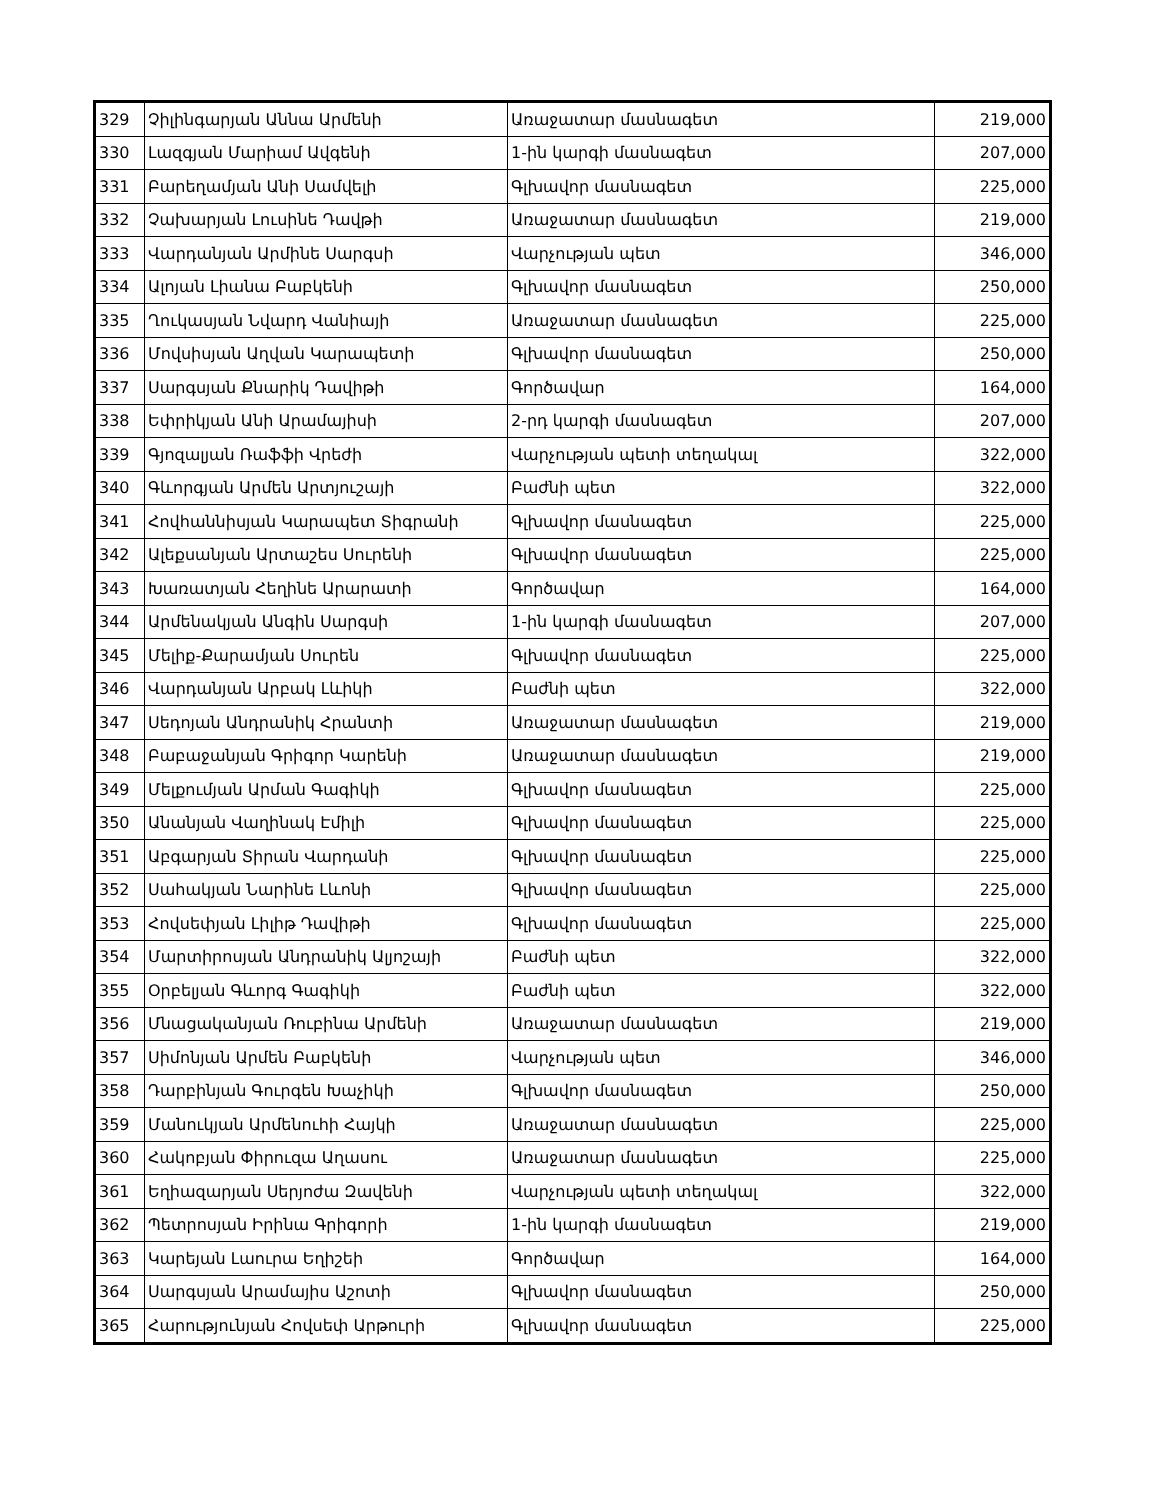| 329 | Չիլինգարյան Աննա Արմենի | Առաջատար մասնագետ | 219,000 |
| 330 | Լազգյան Մարիամ Ավգենի | 1-ին կարգի մասնագետ | 207,000 |
| 331 | Բարեղամյան Անի Սամվելի | Գլխավոր մասնագետ | 225,000 |
| 332 | Չախարյան Լուսինե Դավթի | Առաջատար մասնագետ | 219,000 |
| 333 | Վարդանյան Արմինե Սարգսի | Վարչության պետ | 346,000 |
| 334 | Ալոյան Լիանա Բաբկենի | Գլխավոր մասնագետ | 250,000 |
| 335 | Ղուկասյան Նվարդ Վանիայի | Առաջատար մասնագետ | 225,000 |
| 336 | Մովսիսյան Աղվան Կարապետի | Գլխավոր մասնագետ | 250,000 |
| 337 | Սարգսյան Քնարիկ Դավիթի | Գործավար | 164,000 |
| 338 | Եփրիկյան Անի Արամայիսի | 2-րդ կարգի մասնագետ | 207,000 |
| 339 | Գյոզալյան Ռաֆֆի Վրեժի | Վարչության պետի տեղակալ | 322,000 |
| 340 | Գևորգյան Արմեն Արտյուշայի | Բաժնի պետ | 322,000 |
| 341 | Հովհաննիսյան Կարապետ Տիգրանի | Գլխավոր մասնագետ | 225,000 |
| 342 | Ալեքսանյան Արտաշես Սուրենի | Գլխավոր մասնագետ | 225,000 |
| 343 | Խառատյան Հեղինե Արարատի | Գործավար | 164,000 |
| 344 | Արմենակյան Անգին Սարգսի | 1-ին կարգի մասնագետ | 207,000 |
| 345 | Մելիք-Քարամյան Սուրեն | Գլխավոր մասնագետ | 225,000 |
| 346 | Վարդանյան Արբակ Լևիկի | Բաժնի պետ | 322,000 |
| 347 | Սեդոյան Անդրանիկ Հրանտի | Առաջատար մասնագետ | 219,000 |
| 348 | Բաբաջանյան Գրիգոր Կարենի | Առաջատար մասնագետ | 219,000 |
| 349 | Մելքումյան Արման Գագիկի | Գլխավոր մասնագետ | 225,000 |
| 350 | Անանյան Վաղինակ Էմիլի | Գլխավոր մասնագետ | 225,000 |
| 351 | Աբգարյան Տիրան Վարդանի | Գլխավոր մասնագետ | 225,000 |
| 352 | Սահակյան Նարինե Լևոնի | Գլխավոր մասնագետ | 225,000 |
| 353 | Հովսեփյան Լիլիթ Դավիթի | Գլխավոր մասնագետ | 225,000 |
| 354 | Մարտիրոսյան Անդրանիկ Ալյոշայի | Բաժնի պետ | 322,000 |
| 355 | Օրբելյան Գևորգ Գագիկի | Բաժնի պետ | 322,000 |
| 356 | Մնացականյան Ռուբինա Արմենի | Առաջատար մասնագետ | 219,000 |
| 357 | Սիմոնյան Արմեն Բաբկենի | Վարչության պետ | 346,000 |
| 358 | Դարբինյան Գուրգեն Խաչիկի | Գլխավոր մասնագետ | 250,000 |
| 359 | Մանուկյան Արմենուհի Հայկի | Առաջատար մասնագետ | 225,000 |
| 360 | Հակոբյան Փիրուզա Աղասու | Առաջատար մասնագետ | 225,000 |
| 361 | Եղիազարյան Սերյոժա Զավենի | Վարչության պետի տեղակալ | 322,000 |
| 362 | Պետրոսյան Իրինա Գրիգորի | 1-ին կարգի մասնագետ | 219,000 |
| 363 | Կարեյան Լաուրա Եղիշեի | Գործավար | 164,000 |
| 364 | Սարգսյան Արամայիս Աշոտի | Գլխավոր մասնագետ | 250,000 |
| 365 | Հարությունյան Հովսեփ Արթուրի | Գլխավոր մասնագետ | 225,000 |